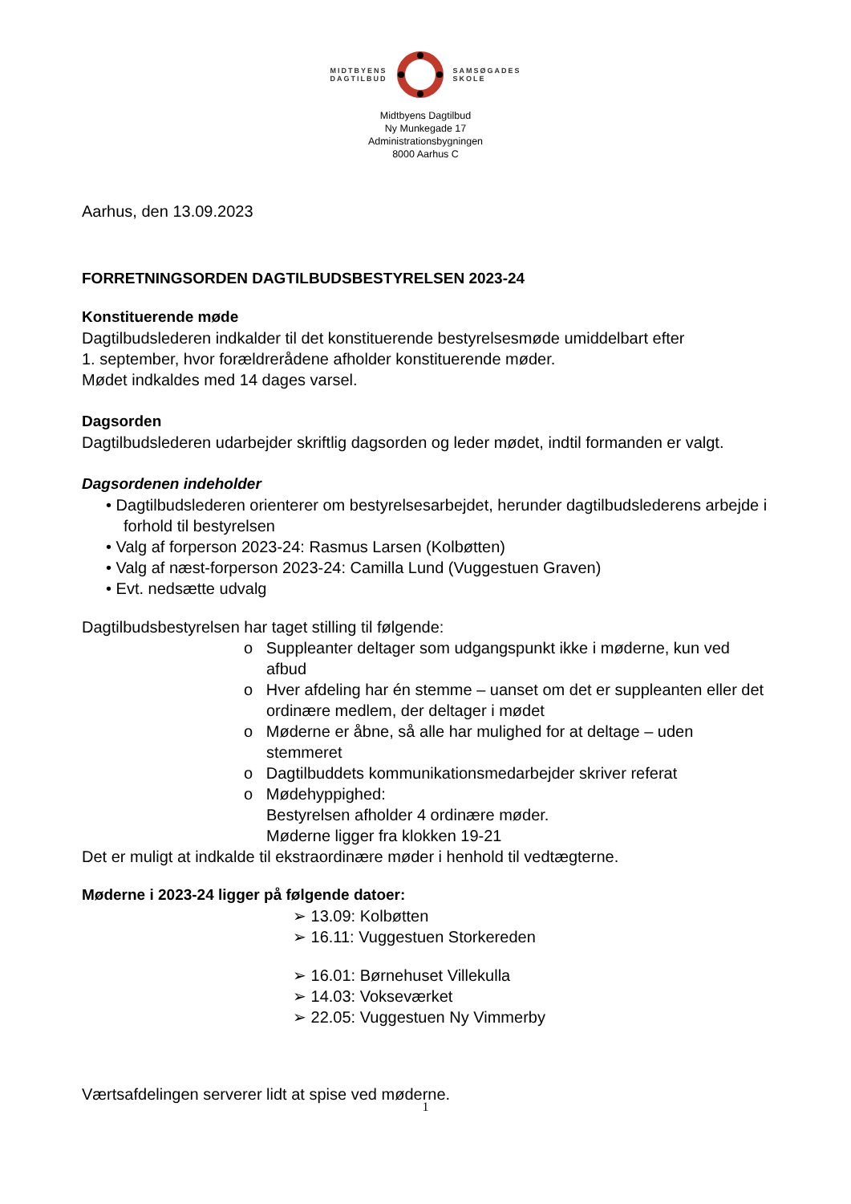MIDTBYENS
DAGTILBUD
SAMSØGADES
SKOLE
Midtbyens Dagtilbud
Ny Munkegade 17
Administrationsbygningen
8000 Aarhus C
Aarhus, den 13.09.2023
FORRETNINGSORDEN DAGTILBUDSBESTYRELSEN 2023-24
Konstituerende møde
Dagtilbudslederen indkalder til det konstituerende bestyrelsesmøde umiddelbart efter
1. september, hvor forældrerådene afholder konstituerende møder.
Mødet indkaldes med 14 dages varsel.
Dagsorden
Dagtilbudslederen udarbejder skriftlig dagsorden og leder mødet, indtil formanden er valgt.
Dagsordenen indeholder
• Dagtilbudslederen orienterer om bestyrelsesarbejdet, herunder dagtilbudslederens arbejde i forhold til bestyrelsen
• Valg af forperson 2023-24: Rasmus Larsen (Kolbøtten)
• Valg af næst-forperson 2023-24: Camilla Lund (Vuggestuen Graven)
• Evt. nedsætte udvalg
Dagtilbudsbestyrelsen har taget stilling til følgende:
o Suppleanter deltager som udgangspunkt ikke i møderne, kun ved afbud
o Hver afdeling har én stemme – uanset om det er suppleanten eller det ordinære medlem, der deltager i mødet
o Møderne er åbne, så alle har mulighed for at deltage – uden stemmeret
o Dagtilbuddets kommunikationsmedarbejder skriver referat
o Mødehyppighed:
Bestyrelsen afholder 4 ordinære møder.
Møderne ligger fra klokken 19-21
Det er muligt at indkalde til ekstraordinære møder i henhold til vedtægterne.
Møderne i 2023-24 ligger på følgende datoer:
➢ 13.09: Kolbøtten
➢ 16.11: Vuggestuen Storkereden
➢ 16.01: Børnehuset Villekulla
➢ 14.03: Vokseværket
➢ 22.05: Vuggestuen Ny Vimmerby
Værtsafdelingen serverer lidt at spise ved møderne.
1